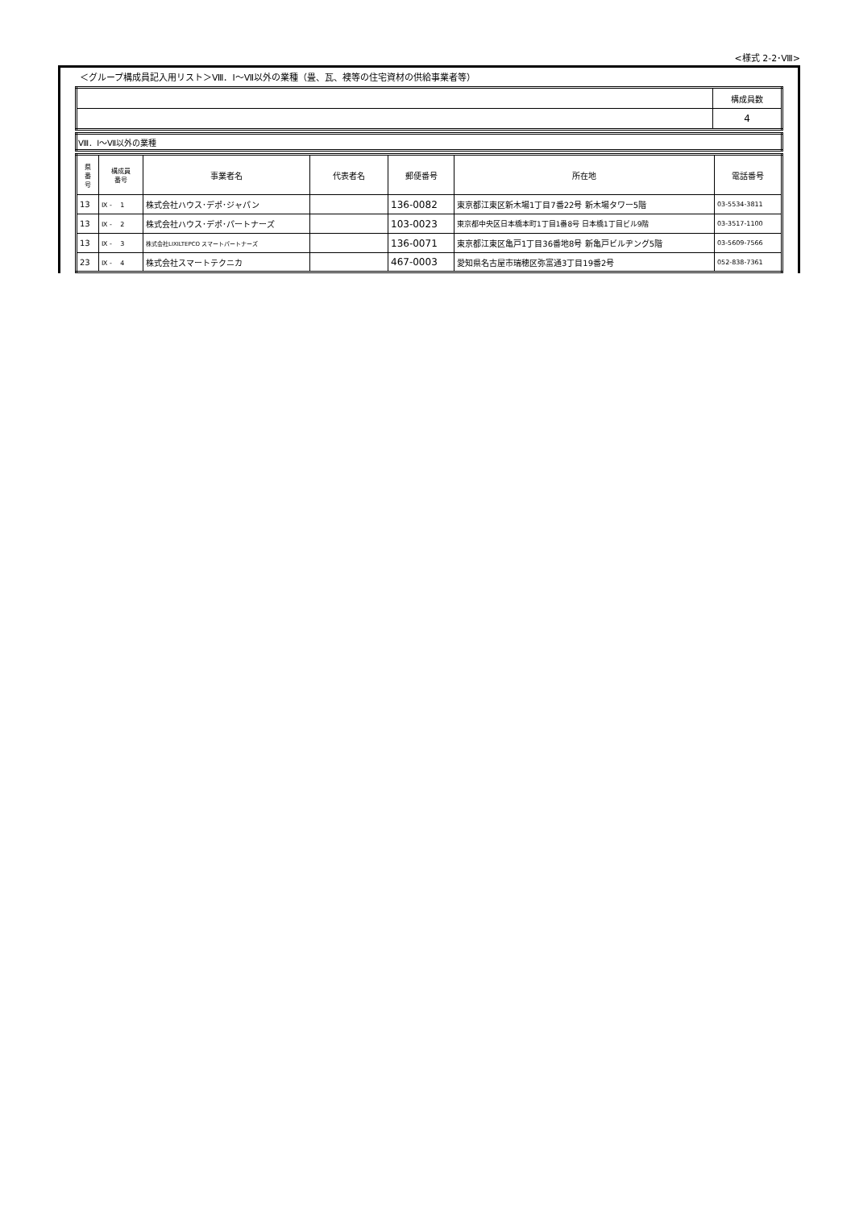<様式 2-2･Ⅷ>
＜グループ構成員記入用リスト＞Ⅷ．Ⅰ～Ⅶ以外の業種（畳、瓦、襖等の住宅資材の供給事業者等）
| | 構成員数 |
| | 4 |
| Ⅷ．Ⅰ～Ⅶ以外の業種 |
| 県 番 号 | 構成員 番号 | 事業者名 | 代表者名 | 郵便番号 | 所在地 | 電話番号 |
| --- | --- | --- | --- | --- | --- | --- |
| 13 | Ⅸ - 1 | 株式会社ハウス･デポ･ジャパン | | 136-0082 | 東京都江東区新木場1丁目7番22号 新木場タワー5階 | 03-5534-3811 |
| 13 | Ⅸ - 2 | 株式会社ハウス･デポ･パートナーズ | | 103-0023 | 東京都中央区日本橋本町1丁目1番8号 日本橋1丁目ビル9階 | 03-3517-1100 |
| 13 | Ⅸ - 3 | 株式会社LIXILTEPCO スマートパートナーズ | | 136-0071 | 東京都江東区亀戸1丁目36番地8号 新亀戸ビルヂング5階 | 03-5609-7566 |
| 23 | Ⅸ - 4 | 株式会社スマートテクニカ | | 467-0003 | 愛知県名古屋市瑞穂区弥富通3丁目19番2号 | 052-838-7361 |